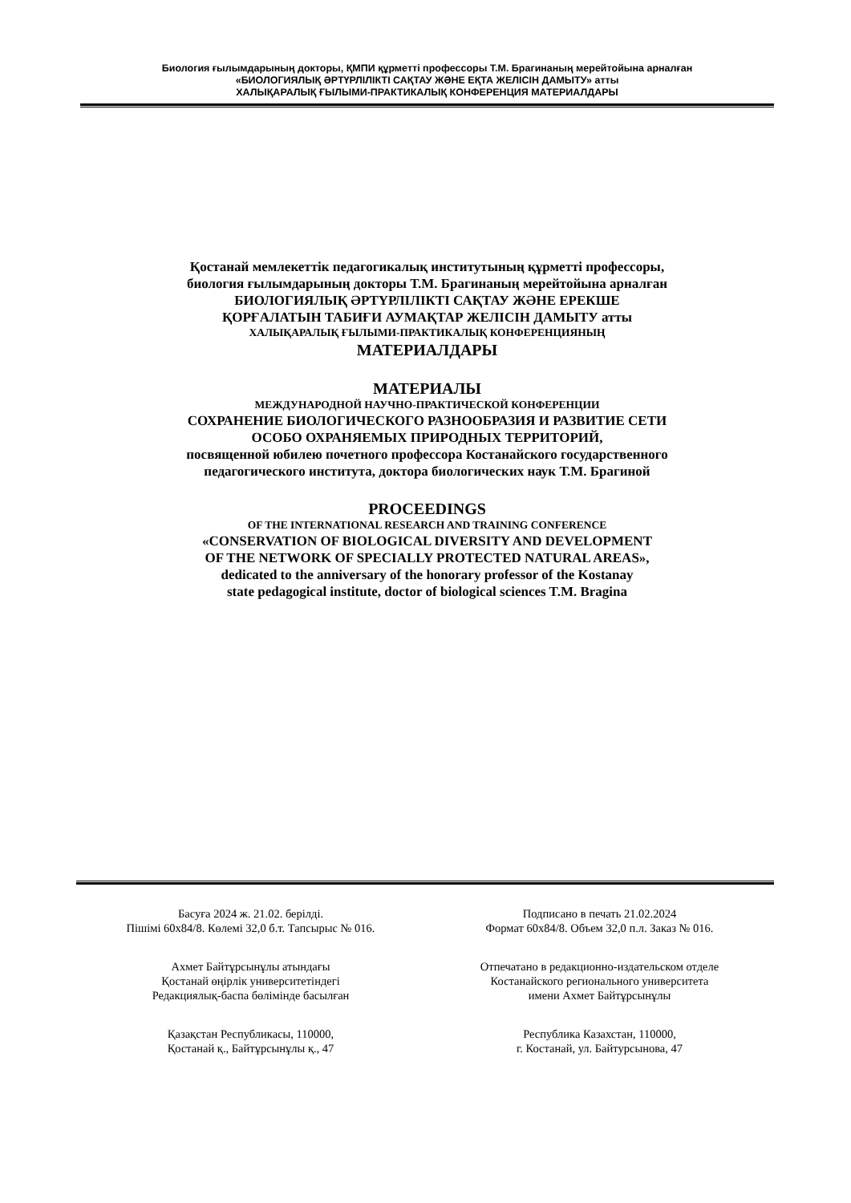Биология ғылымдарының докторы, ҚМПИ құрметті профессоры Т.М. Брагинаның мерейтойына арналған
«БИОЛОГИЯЛЫҚ ӘРТҮРЛІЛІКТІ САҚТАУ ЖӘНЕ ЕҚТА ЖЕЛІСІН ДАМЫТУ» атты
ХАЛЫҚАРАЛЫҚ ҒЫЛЫМИ-ПРАКТИКАЛЫҚ КОНФЕРЕНЦИЯ МАТЕРИАЛДАРЫ
Қостанай мемлекеттік педагогикалық институтының құрметті профессоры,
биология ғылымдарының докторы Т.М. Брагинаның мерейтойына арналған
БИОЛОГИЯЛЫҚ ӘРТҮРЛІЛІКТІ САҚТАУ ЖӘНЕ ЕРЕКШЕ
ҚОРҒАЛАТЫН ТАБИҒИ АУМАҚТАР ЖЕЛІСІН ДАМЫТУ атты
ХАЛЫҚАРАЛЫҚ ҒЫЛЫМИ-ПРАКТИКАЛЫҚ КОНФЕРЕНЦИЯНЫҢ
МАТЕРИАЛДАРЫ
МАТЕРИАЛЫ
МЕЖДУНАРОДНОЙ НАУЧНО-ПРАКТИЧЕСКОЙ КОНФЕРЕНЦИИ
СОХРАНЕНИЕ БИОЛОГИЧЕСКОГО РАЗНООБРАЗИЯ И РАЗВИТИЕ СЕТИ
ОСОБО ОХРАНЯЕМЫХ ПРИРОДНЫХ ТЕРРИТОРИЙ,
посвященной юбилею почетного профессора Костанайского государственного
педагогического института, доктора биологических наук Т.М. Брагиной
PROCEEDINGS
OF THE INTERNATIONAL RESEARCH AND TRAINING CONFERENCE
«CONSERVATION OF BIOLOGICAL DIVERSITY AND DEVELOPMENT
OF THE NETWORK OF SPECIALLY PROTECTED NATURAL AREAS»,
dedicated to the anniversary of the honorary professor of the Kostanay
state pedagogical institute, doctor of biological sciences T.M. Bragina
Басуға 2024 ж. 21.02. берілді.
Пішімі 60х84/8. Көлемі 32,0 б.т. Тапсырыс № 016.
Ахмет Байтұрсынұлы атындағы
Қостанай өңірлік университетіндегі
Редакциялық-баспа бөлімінде басылған
Қазақстан Республикасы, 110000,
Қостанай қ., Байтұрсынұлы қ., 47
Подписано в печать 21.02.2024
Формат 60х84/8. Объем 32,0 п.л. Заказ № 016.
Отпечатано в редакционно-издательском отделе
Костанайского регионального университета
имени Ахмет Байтұрсынұлы
Республика Казахстан, 110000,
г. Костанай, ул. Байтурсынова, 47